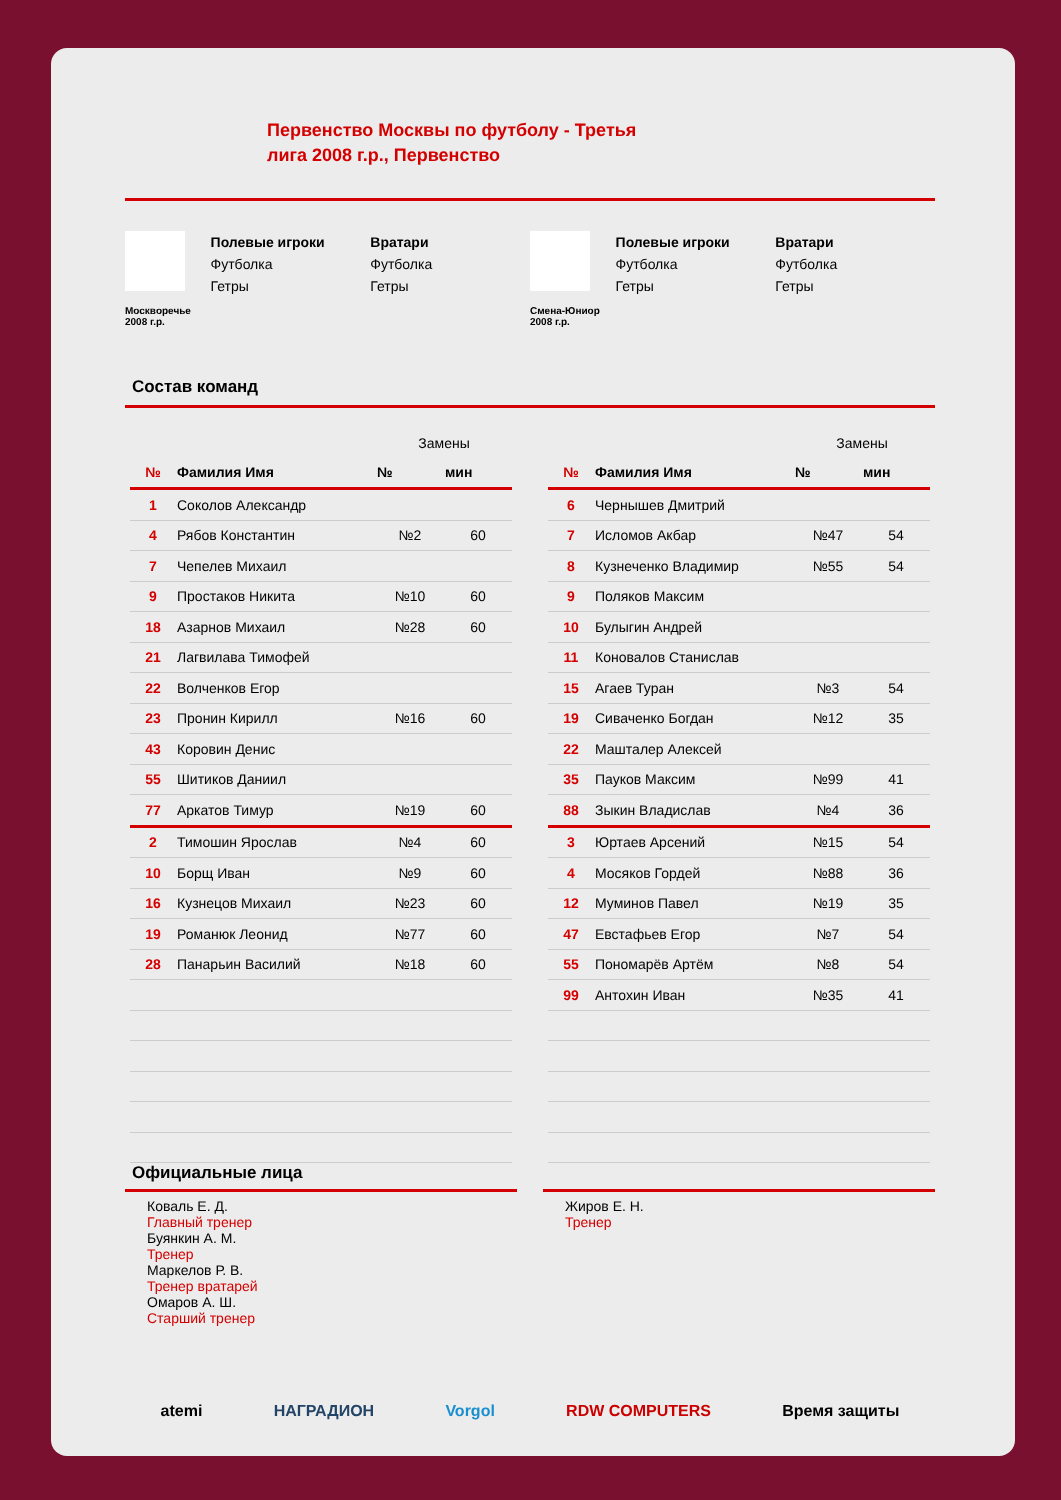Первенство Москвы по футболу - Третья
лига 2008 г.р., Первенство
Москворечье 2008 г.р.
Полевые игроки
Футболка
Гетры
Вратари
Футболка
Гетры
Смена-Юниор 2008 г.р.
Полевые игроки
Футболка
Гетры
Вратари
Футболка
Гетры
Состав команд
| | | Замены | |
| № | Фамилия Имя | № | мин |
| 1 | Соколов Александр | | |
| 4 | Рябов Константин | №2 | 60 |
| 7 | Чепелев Михаил | | |
| 9 | Простаков Никита | №10 | 60 |
| 18 | Азарнов Михаил | №28 | 60 |
| 21 | Лагвилава Тимофей | | |
| 22 | Волченков Егор | | |
| 23 | Пронин Кирилл | №16 | 60 |
| 43 | Коровин Денис | | |
| 55 | Шитиков Даниил | | |
| 77 | Аркатов Тимур | №19 | 60 |
| 2 | Тимошин Ярослав | №4 | 60 |
| 10 | Борщ Иван | №9 | 60 |
| 16 | Кузнецов Михаил | №23 | 60 |
| 19 | Романюк Леонид | №77 | 60 |
| 28 | Панарьин Василий | №18 | 60 |
| | | Замены | |
| № | Фамилия Имя | № | мин |
| 6 | Чернышев Дмитрий | | |
| 7 | Исломов Акбар | №47 | 54 |
| 8 | Кузнеченко Владимир | №55 | 54 |
| 9 | Поляков Максим | | |
| 10 | Булыгин Андрей | | |
| 11 | Коновалов Станислав | | |
| 15 | Агаев Туран | №3 | 54 |
| 19 | Сиваченко Богдан | №12 | 35 |
| 22 | Машталер Алексей | | |
| 35 | Пауков Максим | №99 | 41 |
| 88 | Зыкин Владислав | №4 | 36 |
| 3 | Юртаев Арсений | №15 | 54 |
| 4 | Мосяков Гордей | №88 | 36 |
| 12 | Муминов Павел | №19 | 35 |
| 47 | Евстафьев Егор | №7 | 54 |
| 55 | Пономарёв Артём | №8 | 54 |
| 99 | Антохин Иван | №35 | 41 |
Официальные лица
Коваль Е. Д.
Главный тренер
Буянкин А. М.
Тренер
Маркелов Р. В.
Тренер вратарей
Омаров А. Ш.
Старший тренер
Жиров Е. Н.
Тренер
atemi НАГРАДИОН Vorgol RDW COMPUTERS Время защиты